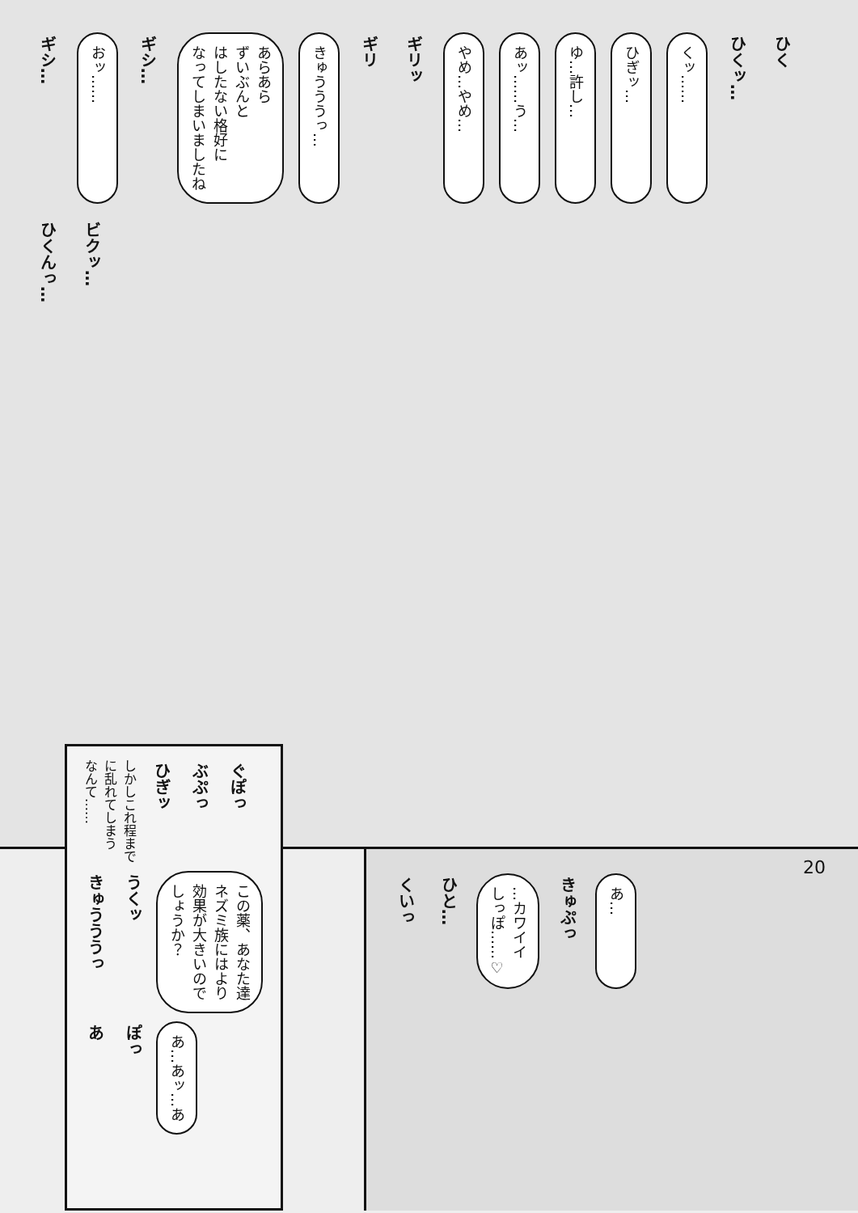ギシ…
おッ……
ギシ…
あらあら
ずいぶんと
はしたない格好に
なってしまいましたね
きゅうううっ…
ギリ
ギリッ
やめ…やめ…
あッ……う…
ゆ…許し…
ひぎッ…
くッ……
ひくッ…
ひく
ひくんっ…
ビクッ…
20
しかしこれ程まで
に乱れてしまう
なんて……
ひぎッ
ぶぷっ
ぐぽっ
きゅうううっ
うくッ
この薬、あなた達
ネズミ族にはより
効果が大きいので
しょうか？
あ
ぽっ
あ…あッ…あ
くいっ
ひと…
…カワイイ
しっぽ……♡
きゅぷっ
あ…